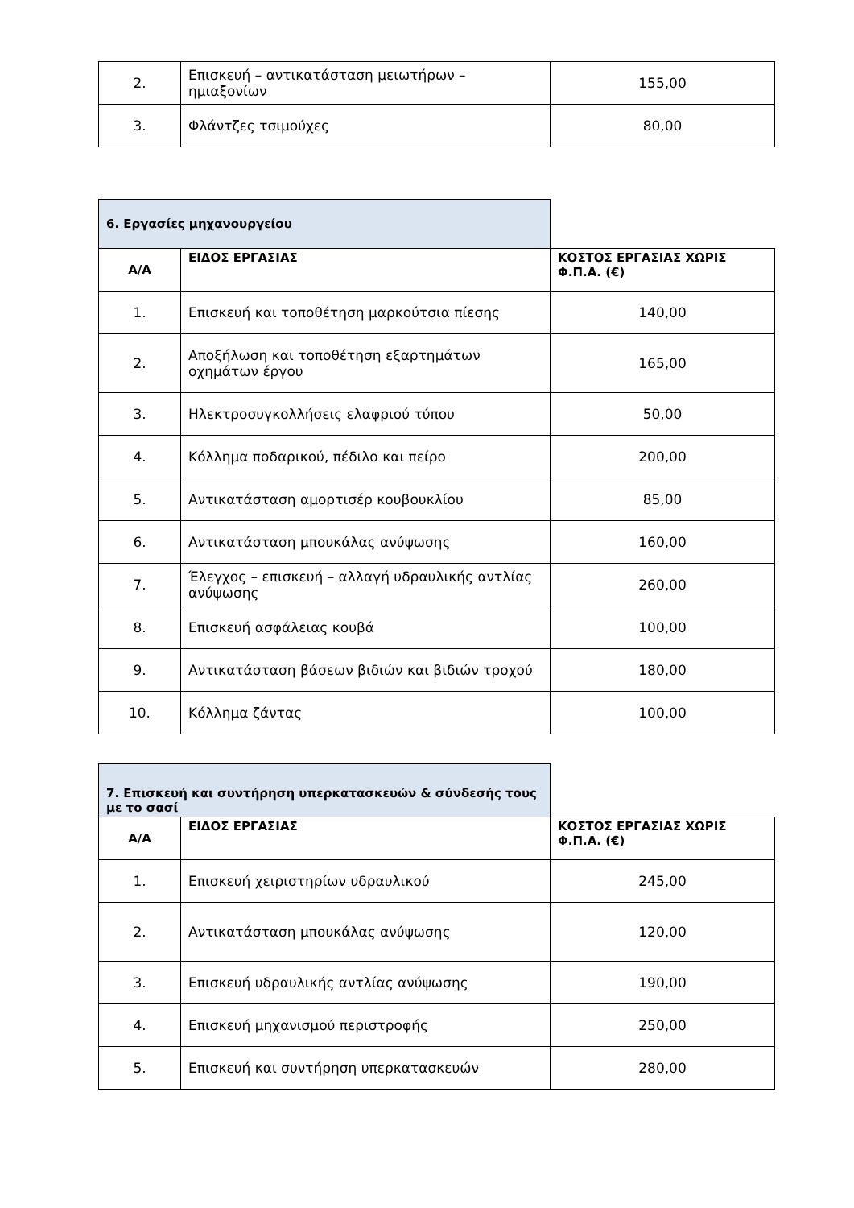| 2. | Επισκευή – αντικατάσταση μειωτήρων – ημιαξονίων | 155,00 |
| 3. | Φλάντζες τσιμούχες | 80,00 |
| 6. Εργασίες μηχανουργείου | | |
| Α/Α | ΕΙΔΟΣ ΕΡΓΑΣΙΑΣ | ΚΟΣΤΟΣ ΕΡΓΑΣΙΑΣ ΧΩΡΙΣ Φ.Π.Α. (€) |
| 1. | Επισκευή και τοποθέτηση μαρκούτσια πίεσης | 140,00 |
| 2. | Αποξήλωση και τοποθέτηση εξαρτημάτων οχημάτων έργου | 165,00 |
| 3. | Ηλεκτροσυγκολλήσεις ελαφριού τύπου | 50,00 |
| 4. | Κόλλημα ποδαρικού, πέδιλο και πείρο | 200,00 |
| 5. | Αντικατάσταση αμορτισέρ κουβουκλίου | 85,00 |
| 6. | Αντικατάσταση μπουκάλας ανύψωσης | 160,00 |
| 7. | Έλεγχος – επισκευή – αλλαγή υδραυλικής αντλίας ανύψωσης | 260,00 |
| 8. | Επισκευή ασφάλειας κουβά | 100,00 |
| 9. | Αντικατάσταση βάσεων βιδιών και βιδιών τροχού | 180,00 |
| 10. | Κόλλημα ζάντας | 100,00 |
| 7. Επισκευή και συντήρηση υπερκατασκευών & σύνδεσής τους με το σασί | | |
| Α/Α | ΕΙΔΟΣ ΕΡΓΑΣΙΑΣ | ΚΟΣΤΟΣ ΕΡΓΑΣΙΑΣ ΧΩΡΙΣ Φ.Π.Α. (€) |
| 1. | Επισκευή χειριστηρίων υδραυλικού | 245,00 |
| 2. | Αντικατάσταση μπουκάλας ανύψωσης | 120,00 |
| 3. | Επισκευή υδραυλικής αντλίας ανύψωσης | 190,00 |
| 4. | Επισκευή μηχανισμού περιστροφής | 250,00 |
| 5. | Επισκευή και συντήρηση υπερκατασκευών | 280,00 |